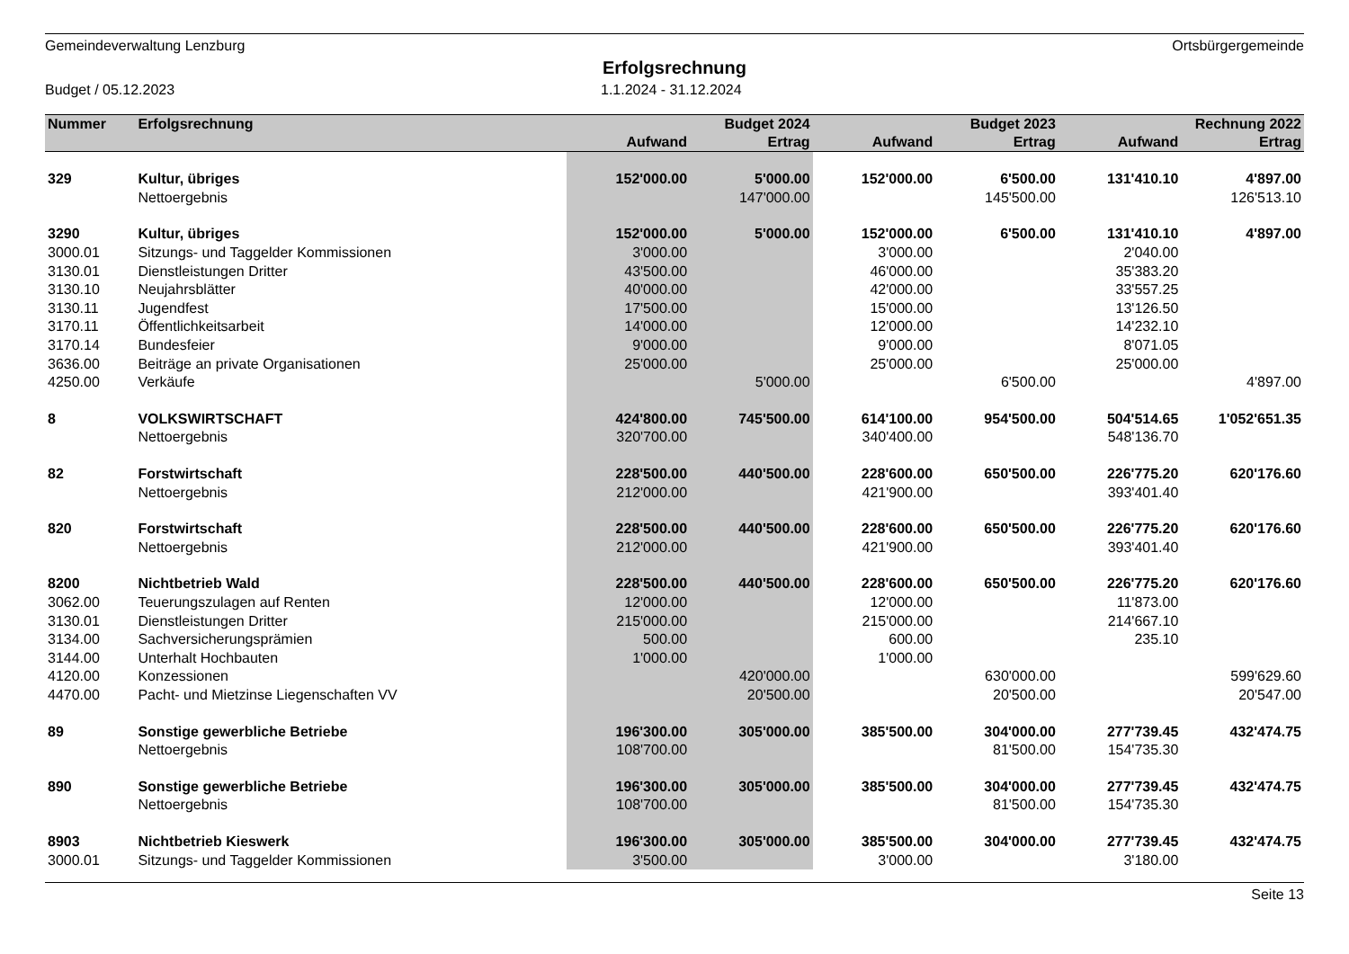Gemeindeverwaltung Lenzburg Ortsbürgergemeinde
Erfolgsrechnung
Budget / 05.12.2023 1.1.2024 - 31.12.2024
| Nummer | Erfolgsrechnung | | Budget 2024 | | Budget 2023 | | Rechnung 2022 |
| --- | --- | --- | --- | --- | --- | --- | --- |
| | | Aufwand | Ertrag | Aufwand | Ertrag | Aufwand | Ertrag |
| 329 | Kultur, übriges | 152'000.00 | 5'000.00 | 152'000.00 | 6'500.00 | 131'410.10 | 4'897.00 |
| | Nettoergebnis | | 147'000.00 | | 145'500.00 | | 126'513.10 |
| 3290 | Kultur, übriges | 152'000.00 | 5'000.00 | 152'000.00 | 6'500.00 | 131'410.10 | 4'897.00 |
| 3000.01 | Sitzungs- und Taggelder Kommissionen | 3'000.00 | | 3'000.00 | | 2'040.00 | |
| 3130.01 | Dienstleistungen Dritter | 43'500.00 | | 46'000.00 | | 35'383.20 | |
| 3130.10 | Neujahrsblätter | 40'000.00 | | 42'000.00 | | 33'557.25 | |
| 3130.11 | Jugendfest | 17'500.00 | | 15'000.00 | | 13'126.50 | |
| 3170.11 | Öffentlichkeitsarbeit | 14'000.00 | | 12'000.00 | | 14'232.10 | |
| 3170.14 | Bundesfeier | 9'000.00 | | 9'000.00 | | 8'071.05 | |
| 3636.00 | Beiträge an private Organisationen | 25'000.00 | | 25'000.00 | | 25'000.00 | |
| 4250.00 | Verkäufe | | 5'000.00 | | 6'500.00 | | 4'897.00 |
| 8 | VOLKSWIRTSCHAFT | 424'800.00 | 745'500.00 | 614'100.00 | 954'500.00 | 504'514.65 | 1'052'651.35 |
| | Nettoergebnis | 320'700.00 | | 340'400.00 | | 548'136.70 | |
| 82 | Forstwirtschaft | 228'500.00 | 440'500.00 | 228'600.00 | 650'500.00 | 226'775.20 | 620'176.60 |
| | Nettoergebnis | 212'000.00 | | 421'900.00 | | 393'401.40 | |
| 820 | Forstwirtschaft | 228'500.00 | 440'500.00 | 228'600.00 | 650'500.00 | 226'775.20 | 620'176.60 |
| | Nettoergebnis | 212'000.00 | | 421'900.00 | | 393'401.40 | |
| 8200 | Nichtbetrieb Wald | 228'500.00 | 440'500.00 | 228'600.00 | 650'500.00 | 226'775.20 | 620'176.60 |
| 3062.00 | Teuerungszulagen auf Renten | 12'000.00 | | 12'000.00 | | 11'873.00 | |
| 3130.01 | Dienstleistungen Dritter | 215'000.00 | | 215'000.00 | | 214'667.10 | |
| 3134.00 | Sachversicherungsprämien | 500.00 | | 600.00 | | 235.10 | |
| 3144.00 | Unterhalt Hochbauten | 1'000.00 | | 1'000.00 | | | |
| 4120.00 | Konzessionen | | 420'000.00 | | 630'000.00 | | 599'629.60 |
| 4470.00 | Pacht- und Mietzinse Liegenschaften VV | | 20'500.00 | | 20'500.00 | | 20'547.00 |
| 89 | Sonstige gewerbliche Betriebe | 196'300.00 | 305'000.00 | 385'500.00 | 304'000.00 | 277'739.45 | 432'474.75 |
| | Nettoergebnis | 108'700.00 | | | 81'500.00 | 154'735.30 | |
| 890 | Sonstige gewerbliche Betriebe | 196'300.00 | 305'000.00 | 385'500.00 | 304'000.00 | 277'739.45 | 432'474.75 |
| | Nettoergebnis | 108'700.00 | | | 81'500.00 | 154'735.30 | |
| 8903 | Nichtbetrieb Kieswerk | 196'300.00 | 305'000.00 | 385'500.00 | 304'000.00 | 277'739.45 | 432'474.75 |
| 3000.01 | Sitzungs- und Taggelder Kommissionen | 3'500.00 | | 3'000.00 | | 3'180.00 | |
Seite 13